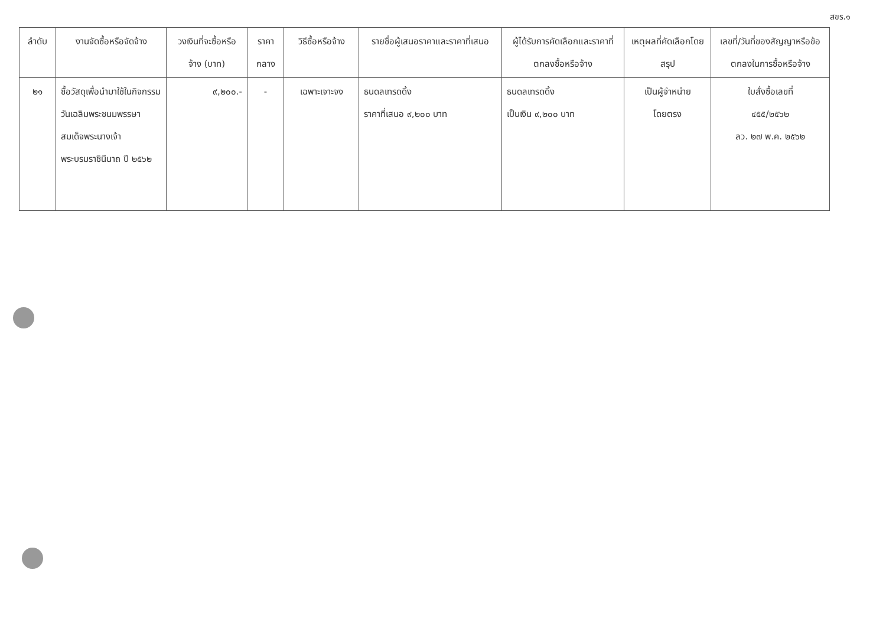สขร.๑
| ลำดับ | งานจัดซื้อหรือจัดจ้าง | วงเงินที่จะซื้อหรือจ้าง (บาท) | ราคากลาง | วิธีซื้อหรือจ้าง | รายชื่อผู้เสนอราคาและราคาที่เสนอ | ผู้ได้รับการคัดเลือกและราคาที่ตกลงซื้อหรือจ้าง | เหตุผลที่คัดเลือกโดยสรุป | เลขที่/วันที่ของสัญญาหรือข้อตกลงในการซื้อหรือจ้าง |
| --- | --- | --- | --- | --- | --- | --- | --- | --- |
| ๒๑ | ซื้อวัสดุเพื่อนำมาใช้ในกิจกรรมวันเฉลิมพระชนมพรรษาสมเด็จพระนางเจ้า พระบรมราชินีนาถ ปี ๒๕๖๒ | ๙,๒๐๐.- | - | เฉพาะเจาะจง | ธนดลเทรดดิ้ง ราคาที่เสนอ ๙,๒๐๐ บาท | ธนดลเทรดดิ้ง เป็นเงิน ๙,๒๐๐ บาท | เป็นผู้จำหน่าย โดยตรง | ใบสั่งซื้อเลขที่ ๔๕๕/๒๕๖๒ ลว. ๒๗ พ.ค. ๒๕๖๒ |